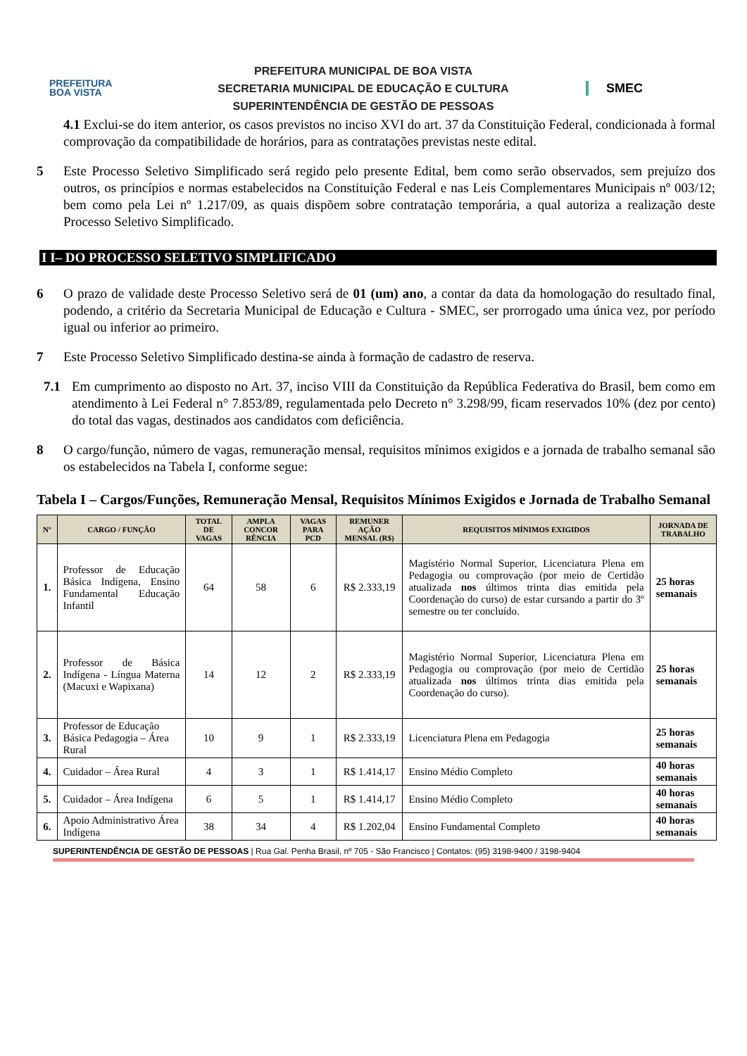PREFEITURA
BOA VISTA
PREFEITURA MUNICIPAL DE BOA VISTA
SECRETARIA MUNICIPAL DE EDUCAÇÃO E CULTURA
SUPERINTENDÊNCIA DE GESTÃO DE PESSOAS
SMEC
4.1 Exclui-se do item anterior, os casos previstos no inciso XVI do art. 37 da Constituição Federal, condicionada à formal comprovação da compatibilidade de horários, para as contratações previstas neste edital.
5 Este Processo Seletivo Simplificado será regido pelo presente Edital, bem como serão observados, sem prejuízo dos outros, os princípios e normas estabelecidos na Constituição Federal e nas Leis Complementares Municipais nº 003/12; bem como pela Lei nº 1.217/09, as quais dispõem sobre contratação temporária, a qual autoriza a realização deste Processo Seletivo Simplificado.
I I– DO PROCESSO SELETIVO SIMPLIFICADO
6 O prazo de validade deste Processo Seletivo será de 01 (um) ano, a contar da data da homologação do resultado final, podendo, a critério da Secretaria Municipal de Educação e Cultura - SMEC, ser prorrogado uma única vez, por período igual ou inferior ao primeiro.
7 Este Processo Seletivo Simplificado destina-se ainda à formação de cadastro de reserva.
7.1 Em cumprimento ao disposto no Art. 37, inciso VIII da Constituição da República Federativa do Brasil, bem como em atendimento à Lei Federal n° 7.853/89, regulamentada pelo Decreto n° 3.298/99, ficam reservados 10% (dez por cento) do total das vagas, destinados aos candidatos com deficiência.
8 O cargo/função, número de vagas, remuneração mensal, requisitos mínimos exigidos e a jornada de trabalho semanal são os estabelecidos na Tabela I, conforme segue:
Tabela I – Cargos/Funções, Remuneração Mensal, Requisitos Mínimos Exigidos e Jornada de Trabalho Semanal
| Nº | CARGO / FUNÇÃO | TOTAL DE VAGAS | AMPLA CONCOR RÊNCIA | VAGAS PARA PCD | REMUNER AÇÃO MENSAL (R$) | REQUISITOS MÍNIMOS EXIGIDOS | JORNADA DE TRABALHO |
| --- | --- | --- | --- | --- | --- | --- | --- |
| 1. | Professor de Educação Básica Indígena, Ensino Fundamental Educação Infantil | 64 | 58 | 6 | R$ 2.333,19 | Magistério Normal Superior, Licenciatura Plena em Pedagogia ou comprovação (por meio de Certidão atualizada nos últimos trinta dias emitida pela Coordenação do curso) de estar cursando a partir do 3º semestre ou ter concluído. | 25 horas semanais |
| 2. | Professor de Básica Indígena - Língua Materna (Macuxi e Wapixana) | 14 | 12 | 2 | R$ 2.333,19 | Magistério Normal Superior, Licenciatura Plena em Pedagogia ou comprovação (por meio de Certidão atualizada nos últimos trinta dias emitida pela Coordenação do curso). | 25 horas semanais |
| 3. | Professor de Educação Básica Pedagogia – Área Rural | 10 | 9 | 1 | R$ 2.333,19 | Licenciatura Plena em Pedagogia | 25 horas semanais |
| 4. | Cuidador – Área Rural | 4 | 3 | 1 | R$ 1.414,17 | Ensino Médio Completo | 40 horas semanais |
| 5. | Cuidador – Área Indígena | 6 | 5 | 1 | R$ 1.414,17 | Ensino Médio Completo | 40 horas semanais |
| 6. | Apoio Administrativo Área Indígena | 38 | 34 | 4 | R$ 1.202,04 | Ensino Fundamental Completo | 40 horas semanais |
SUPERINTENDÊNCIA DE GESTÃO DE PESSOAS | Rua Gal. Penha Brasil, nº 705 - São Francisco | Contatos: (95) 3198-9400 / 3198-9404